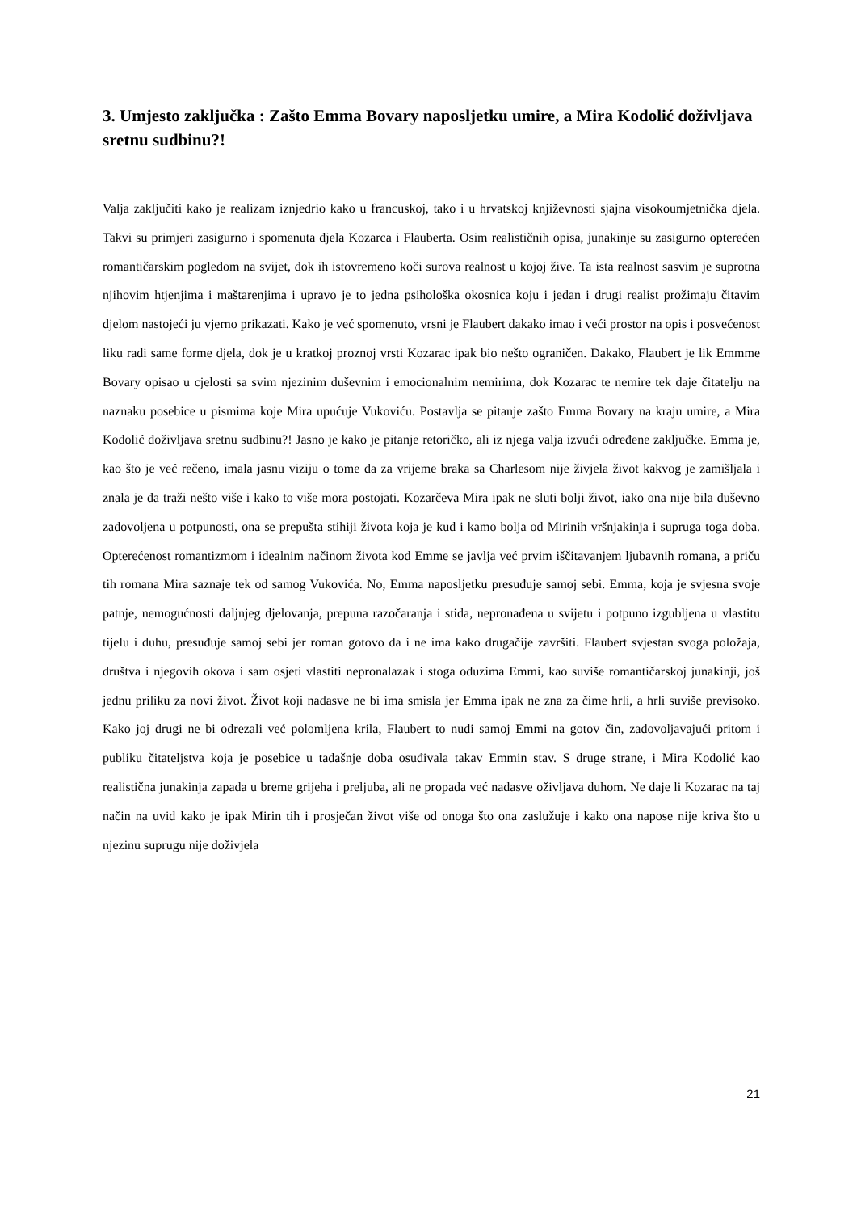3. Umjesto zaključka : Zašto Emma Bovary naposljetku umire, a Mira Kodolić doživljava sretnu sudbinu?!
Valja zaključiti kako je realizam iznjedrio kako u francuskoj, tako i u hrvatskoj književnosti sjajna visokoumjetnička djela. Takvi su primjeri zasigurno i spomenuta djela Kozarca i Flauberta. Osim realističnih opisa, junakinje su zasigurno opterećen romantičarskim pogledom na svijet, dok ih istovremeno koči surova realnost u kojoj žive. Ta ista realnost sasvim je suprotna njihovim htjenjima i maštarenjima i upravo je to jedna psihološka okosnica koju i jedan i drugi realist prožimaju čitavim djelom nastojeći ju vjerno prikazati. Kako je već spomenuto, vrsni je Flaubert dakako imao i veći prostor na opis i posvećenost liku radi same forme djela, dok je u kratkoj proznoj vrsti Kozarac ipak bio nešto ograničen. Dakako, Flaubert je lik Emmme Bovary opisao u cjelosti sa svim njezinim duševnim i emocionalnim nemirima, dok Kozarac te nemire tek daje čitatelju na naznaku posebice u pismima koje Mira upućuje Vukoviću. Postavlja se pitanje zašto Emma Bovary na kraju umire, a Mira Kodolić doživljava sretnu sudbinu?! Jasno je kako je pitanje retoričko, ali iz njega valja izvući određene zaključke. Emma je, kao što je već rečeno, imala jasnu viziju o tome da za vrijeme braka sa Charlesom nije živjela život kakvog je zamišljala i znala je da traži nešto više i kako to više mora postojati. Kozarčeva Mira ipak ne sluti bolji život, iako ona nije bila duševno zadovoljena u potpunosti, ona se prepušta stihiji života koja je kud i kamo bolja od Mirinih vršnjakinja i supruga toga doba. Opterećenost romantizmom i idealnim načinom života kod Emme se javlja već prvim iščitavanjem ljubavnih romana, a priču tih romana Mira saznaje tek od samog Vukovića. No, Emma naposljetku presuđuje samoj sebi. Emma, koja je svjesna svoje patnje, nemogućnosti daljnjeg djelovanja, prepuna razočaranja i stida, nepronađena u svijetu i potpuno izgubljena u vlastitu tijelu i duhu, presuđuje samoj sebi jer roman gotovo da i ne ima kako drugačije završiti. Flaubert svjestan svoga položaja, društva i njegovih okova i sam osjeti vlastiti nepronalazak i stoga oduzima Emmi, kao suviše romantičarskoj junakinji, još jednu priliku za novi život. Život koji nadasve ne bi ima smisla jer Emma ipak ne zna za čime hrli, a hrli suviše previsoko. Kako joj drugi ne bi odrezali već polomljena krila, Flaubert to nudi samoj Emmi na gotov čin, zadovoljavajući pritom i publiku čitateljstva koja je posebice u tadašnje doba osuđivala takav Emmin stav. S druge strane, i Mira Kodolić kao realistična junakinja zapada u breme grijeha i preljuba, ali ne propada već nadasve oživljava duhom. Ne daje li Kozarac na taj način na uvid kako je ipak Mirin tih i prosječan život više od onoga što ona zaslužuje i kako ona napose nije kriva što u njezinu suprugu nije doživjela
21